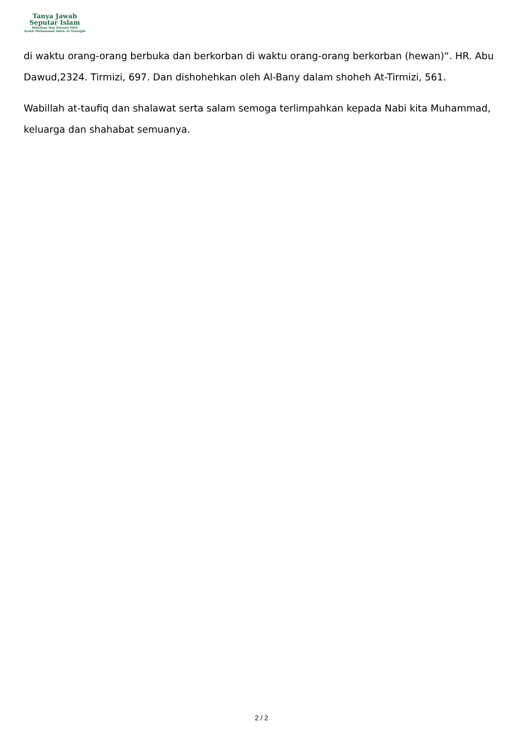Tanya Jawab
Seputar Islam
Didirikan Dan Diawasi Oleh
Syekh Muhammad Saleh Al-Munajjid
di waktu orang-orang berbuka dan berkorban di waktu orang-orang berkorban (hewan)“. HR. Abu Dawud,2324. Tirmizi, 697. Dan dishohehkan oleh Al-Bany dalam shoheh At-Tirmizi, 561.
Wabillah at-taufiq dan shalawat serta salam semoga terlimpahkan kepada Nabi kita Muhammad, keluarga dan shahabat semuanya.
2 / 2